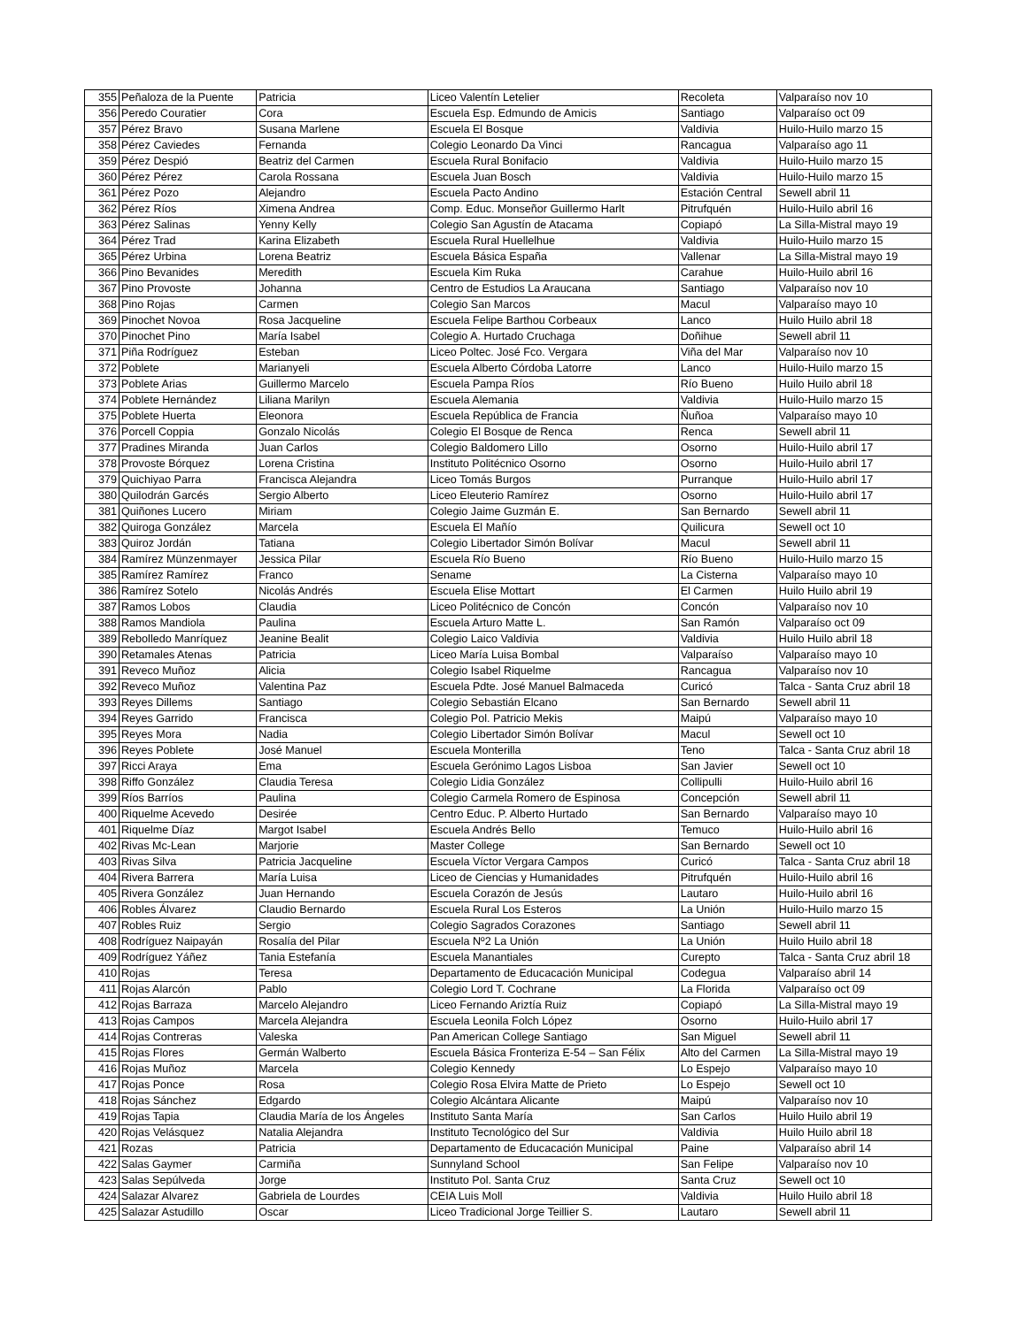| 355 | Peñaloza de la Puente | Patricia | Liceo Valentín Letelier | Recoleta | Valparaíso nov 10 |
| 356 | Peredo Couratier | Cora | Escuela Esp. Edmundo de Amicis | Santiago | Valparaíso oct 09 |
| 357 | Pérez Bravo | Susana Marlene | Escuela El Bosque | Valdivia | Huilo-Huilo marzo 15 |
| 358 | Pérez Caviedes | Fernanda | Colegio Leonardo Da Vinci | Rancagua | Valparaíso ago 11 |
| 359 | Pérez Despió | Beatriz del Carmen | Escuela Rural Bonifacio | Valdivia | Huilo-Huilo marzo 15 |
| 360 | Pérez Pérez | Carola Rossana | Escuela Juan Bosch | Valdivia | Huilo-Huilo marzo 15 |
| 361 | Pérez Pozo | Alejandro | Escuela Pacto Andino | Estación Central | Sewell abril 11 |
| 362 | Pérez Ríos | Ximena Andrea | Comp. Educ. Monseñor Guillermo Harlt | Pitrufquén | Huilo-Huilo abril 16 |
| 363 | Pérez Salinas | Yenny Kelly | Colegio San Agustín de Atacama | Copiapó | La Silla-Mistral mayo 19 |
| 364 | Pérez Trad | Karina Elizabeth | Escuela Rural Huellelhue | Valdivia | Huilo-Huilo marzo 15 |
| 365 | Pérez Urbina | Lorena Beatriz | Escuela Básica España | Vallenar | La Silla-Mistral mayo 19 |
| 366 | Pino Bevanides | Meredith | Escuela Kim Ruka | Carahue | Huilo-Huilo abril 16 |
| 367 | Pino Provoste | Johanna | Centro de Estudios La Araucana | Santiago | Valparaíso nov 10 |
| 368 | Pino Rojas | Carmen | Colegio San Marcos | Macul | Valparaíso mayo 10 |
| 369 | Pinochet Novoa | Rosa Jacqueline | Escuela Felipe Barthou Corbeaux | Lanco | Huilo Huilo abril 18 |
| 370 | Pinochet Pino | María Isabel | Colegio A. Hurtado Cruchaga | Doñihue | Sewell abril 11 |
| 371 | Piña Rodríguez | Esteban | Liceo Poltec. José Fco. Vergara | Viña del Mar | Valparaíso nov 10 |
| 372 | Poblete | Marianyeli | Escuela Alberto Córdoba Latorre | Lanco | Huilo-Huilo marzo 15 |
| 373 | Poblete Arias | Guillermo Marcelo | Escuela Pampa Ríos | Río Bueno | Huilo Huilo abril 18 |
| 374 | Poblete Hernández | Liliana Marilyn | Escuela Alemania | Valdivia | Huilo-Huilo marzo 15 |
| 375 | Poblete Huerta | Eleonora | Escuela República de Francia | Ñuñoa | Valparaíso mayo 10 |
| 376 | Porcell Coppia | Gonzalo Nicolás | Colegio El Bosque de Renca | Renca | Sewell abril 11 |
| 377 | Pradines Miranda | Juan Carlos | Colegio Baldomero Lillo | Osorno | Huilo-Huilo abril 17 |
| 378 | Provoste Bórquez | Lorena Cristina | Instituto Politécnico Osorno | Osorno | Huilo-Huilo abril 17 |
| 379 | Quichiyao Parra | Francisca Alejandra | Liceo Tomás Burgos | Purranque | Huilo-Huilo abril 17 |
| 380 | Quilodrán Garcés | Sergio Alberto | Liceo Eleuterio Ramírez | Osorno | Huilo-Huilo abril 17 |
| 381 | Quiñones Lucero | Miriam | Colegio Jaime Guzmán E. | San Bernardo | Sewell abril 11 |
| 382 | Quiroga González | Marcela | Escuela El Mañío | Quilicura | Sewell oct 10 |
| 383 | Quiroz Jordán | Tatiana | Colegio Libertador Simón Bolívar | Macul | Sewell abril 11 |
| 384 | Ramírez Münzenmayer | Jessica Pilar | Escuela Río Bueno | Río Bueno | Huilo-Huilo marzo 15 |
| 385 | Ramírez Ramírez | Franco | Sename | La Cisterna | Valparaíso mayo 10 |
| 386 | Ramírez Sotelo | Nicolás Andrés | Escuela Elise Mottart | El Carmen | Huilo Huilo abril 19 |
| 387 | Ramos Lobos | Claudia | Liceo Politécnico de Concón | Concón | Valparaíso nov 10 |
| 388 | Ramos Mandiola | Paulina | Escuela Arturo Matte L. | San Ramón | Valparaíso oct 09 |
| 389 | Rebolledo Manríquez | Jeanine Bealit | Colegio Laico Valdivia | Valdivia | Huilo Huilo abril 18 |
| 390 | Retamales Atenas | Patricia | Liceo María Luisa Bombal | Valparaíso | Valparaíso mayo 10 |
| 391 | Reveco Muñoz | Alicia | Colegio Isabel Riquelme | Rancagua | Valparaíso nov 10 |
| 392 | Reveco Muñoz | Valentina Paz | Escuela Pdte. José Manuel Balmaceda | Curicó | Talca - Santa Cruz abril 18 |
| 393 | Reyes Dillems | Santiago | Colegio Sebastián Elcano | San Bernardo | Sewell abril 11 |
| 394 | Reyes Garrido | Francisca | Colegio Pol. Patricio Mekis | Maipú | Valparaíso mayo 10 |
| 395 | Reyes Mora | Nadia | Colegio Libertador Simón Bolívar | Macul | Sewell oct 10 |
| 396 | Reyes Poblete | José Manuel | Escuela Monterilla | Teno | Talca - Santa Cruz abril 18 |
| 397 | Ricci Araya | Ema | Escuela Gerónimo Lagos Lisboa | San Javier | Sewell oct 10 |
| 398 | Riffo González | Claudia Teresa | Colegio Lidia González | Collipulli | Huilo-Huilo abril 16 |
| 399 | Ríos Barríos | Paulina | Colegio Carmela Romero de Espinosa | Concepción | Sewell abril 11 |
| 400 | Riquelme Acevedo | Desirée | Centro Educ. P. Alberto Hurtado | San Bernardo | Valparaíso mayo 10 |
| 401 | Riquelme Díaz | Margot Isabel | Escuela Andrés Bello | Temuco | Huilo-Huilo abril 16 |
| 402 | Rivas Mc-Lean | Marjorie | Master College | San Bernardo | Sewell oct 10 |
| 403 | Rivas Silva | Patricia Jacqueline | Escuela Víctor Vergara Campos | Curicó | Talca - Santa Cruz abril 18 |
| 404 | Rivera Barrera | María Luisa | Liceo de Ciencias y Humanidades | Pitrufquén | Huilo-Huilo abril 16 |
| 405 | Rivera González | Juan Hernando | Escuela Corazón de Jesús | Lautaro | Huilo-Huilo abril 16 |
| 406 | Robles Álvarez | Claudio Bernardo | Escuela Rural Los Esteros | La Unión | Huilo-Huilo marzo 15 |
| 407 | Robles Ruiz | Sergio | Colegio Sagrados Corazones | Santiago | Sewell abril 11 |
| 408 | Rodríguez Naipayán | Rosalía del Pilar | Escuela Nº2 La Unión | La Unión | Huilo Huilo abril 18 |
| 409 | Rodríguez Yáñez | Tania Estefanía | Escuela Manantiales | Curepto | Talca - Santa Cruz abril 18 |
| 410 | Rojas | Teresa | Departamento de Educacación Municipal | Codegua | Valparaíso abril 14 |
| 411 | Rojas Alarcón | Pablo | Colegio Lord T. Cochrane | La Florida | Valparaíso oct 09 |
| 412 | Rojas Barraza | Marcelo Alejandro | Liceo Fernando Ariztía Ruiz | Copiapó | La Silla-Mistral mayo 19 |
| 413 | Rojas Campos | Marcela Alejandra | Escuela Leonila Folch López | Osorno | Huilo-Huilo abril 17 |
| 414 | Rojas Contreras | Valeska | Pan American College Santiago | San Miguel | Sewell abril 11 |
| 415 | Rojas Flores | Germán Walberto | Escuela Básica Fronteriza E-54 – San Félix | Alto del Carmen | La Silla-Mistral mayo 19 |
| 416 | Rojas Muñoz | Marcela | Colegio Kennedy | Lo Espejo | Valparaíso mayo 10 |
| 417 | Rojas Ponce | Rosa | Colegio Rosa Elvira Matte de Prieto | Lo Espejo | Sewell oct 10 |
| 418 | Rojas Sánchez | Edgardo | Colegio Alcántara Alicante | Maipú | Valparaíso nov 10 |
| 419 | Rojas Tapia | Claudia María de los Ángeles | Instituto Santa María | San Carlos | Huilo Huilo abril 19 |
| 420 | Rojas Velásquez | Natalia Alejandra | Instituto Tecnológico del Sur | Valdivia | Huilo Huilo abril 18 |
| 421 | Rozas | Patricia | Departamento de Educacación Municipal | Paine | Valparaíso abril 14 |
| 422 | Salas Gaymer | Carmiña | Sunnyland School | San Felipe | Valparaíso nov 10 |
| 423 | Salas Sepúlveda | Jorge | Instituto Pol. Santa Cruz | Santa Cruz | Sewell oct 10 |
| 424 | Salazar Alvarez | Gabriela de Lourdes | CEIA Luis Moll | Valdivia | Huilo Huilo abril 18 |
| 425 | Salazar Astudillo | Oscar | Liceo Tradicional Jorge Teillier S. | Lautaro | Sewell abril 11 |